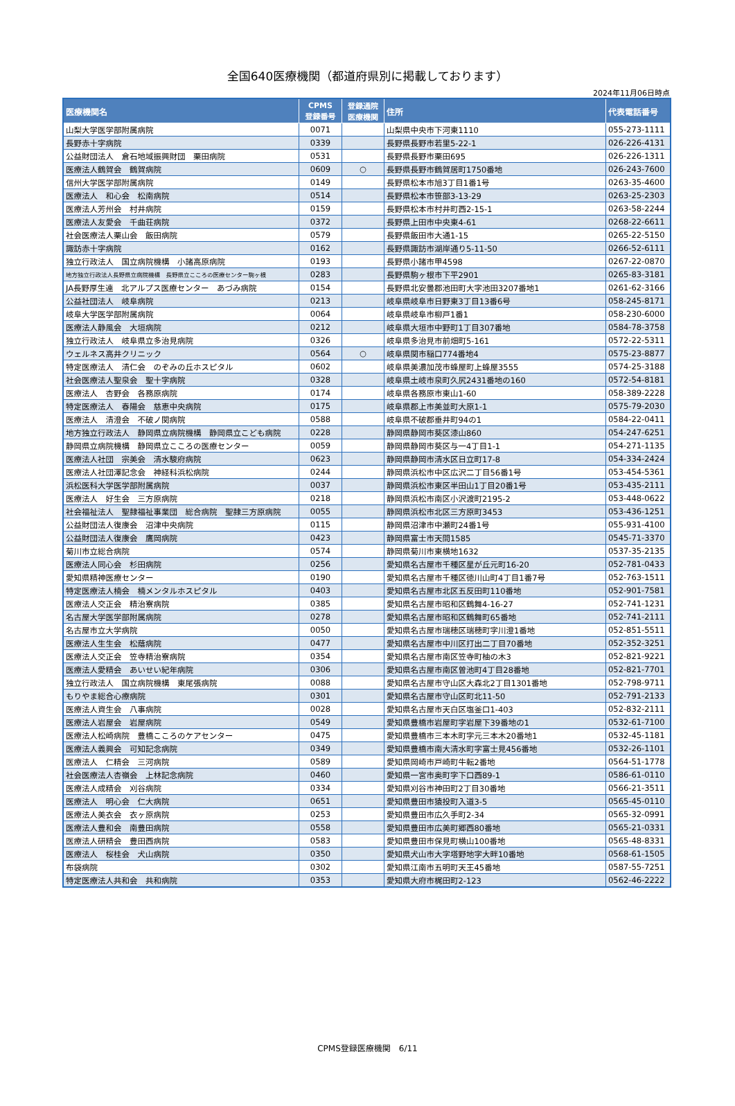全国640医療機関（都道府県別に掲載しております）
2024年11月06日時点
| 医療機関名 | CPMS 登録番号 | 登録通院 医療機関 | 住所 | 代表電話番号 |
| --- | --- | --- | --- | --- |
| 山梨大学医学部附属病院 | 0071 | | 山梨県中央市下河東1110 | 055-273-1111 |
| 長野赤十字病院 | 0339 | | 長野県長野市若里5-22-1 | 026-226-4131 |
| 公益財団法人 倉石地域振興財団 栗田病院 | 0531 | | 長野県長野市栗田695 | 026-226-1311 |
| 医療法人鶴賀会 鶴賀病院 | 0609 | ○ | 長野県長野市鶴賀居町1750番地 | 026-243-7600 |
| 信州大学医学部附属病院 | 0149 | | 長野県松本市旭3丁目1番1号 | 0263-35-4600 |
| 医療法人 和心会 松南病院 | 0514 | | 長野県松本市笹部3-13-29 | 0263-25-2303 |
| 医療法人芳州会 村井病院 | 0159 | | 長野県松本市村井町西2-15-1 | 0263-58-2244 |
| 医療法人友愛会 千曲荘病院 | 0372 | | 長野県上田市中央東4-61 | 0268-22-6611 |
| 社会医療法人栗山会 飯田病院 | 0579 | | 長野県飯田市大通1-15 | 0265-22-5150 |
| 諏訪赤十字病院 | 0162 | | 長野県諏訪市湖岸通り5-11-50 | 0266-52-6111 |
| 独立行政法人 国立病院機構 小諸高原病院 | 0193 | | 長野県小諸市甲4598 | 0267-22-0870 |
| 地方独立行政法人長野県立病院機構 長野県立こころの医療センター駒ヶ根 | 0283 | | 長野県駒ヶ根市下平2901 | 0265-83-3181 |
| JA長野厚生連 北アルプス医療センター あづみ病院 | 0154 | | 長野県北安曇郡池田町大字池田3207番地1 | 0261-62-3166 |
| 公益社団法人 岐阜病院 | 0213 | | 岐阜県岐阜市日野東3丁目13番6号 | 058-245-8171 |
| 岐阜大学医学部附属病院 | 0064 | | 岐阜県岐阜市柳戸1番1 | 058-230-6000 |
| 医療法人静風会 大垣病院 | 0212 | | 岐阜県大垣市中野町1丁目307番地 | 0584-78-3758 |
| 独立行政法人 岐阜県立多治見病院 | 0326 | | 岐阜県多治見市前畑町5-161 | 0572-22-5311 |
| ウェルネス高井クリニック | 0564 | ○ | 岐阜県関市稲口774番地4 | 0575-23-8877 |
| 特定医療法人 清仁会 のぞみの丘ホスピタル | 0602 | | 岐阜県美濃加茂市蜂屋町上蜂屋3555 | 0574-25-3188 |
| 社会医療法人聖泉会 聖十字病院 | 0328 | | 岐阜県土岐市泉町久尻2431番地の160 | 0572-54-8181 |
| 医療法人 杏野会 各務原病院 | 0174 | | 岐阜県各務原市東山1-60 | 058-389-2228 |
| 特定医療法人 春陽会 慈恵中央病院 | 0175 | | 岐阜県郡上市美並町大原1-1 | 0575-79-2030 |
| 医療法人 清澄会 不破ノ関病院 | 0588 | | 岐阜県不破郡垂井町94の1 | 0584-22-0411 |
| 地方独立行政法人 静岡県立病院機構 静岡県立こども病院 | 0228 | | 静岡県静岡市葵区漆山860 | 054-247-6251 |
| 静岡県立病院機構 静岡県立こころの医療センター | 0059 | | 静岡県静岡市葵区与一4丁目1-1 | 054-271-1135 |
| 医療法人社団 宗美会 清水駿府病院 | 0623 | | 静岡県静岡市清水区日立町17-8 | 054-334-2424 |
| 医療法人社団澤記念会 神経科浜松病院 | 0244 | | 静岡県浜松市中区広沢二丁目56番1号 | 053-454-5361 |
| 浜松医科大学医学部附属病院 | 0037 | | 静岡県浜松市東区半田山1丁目20番1号 | 053-435-2111 |
| 医療法人 好生会 三方原病院 | 0218 | | 静岡県浜松市南区小沢渡町2195-2 | 053-448-0622 |
| 社会福祉法人 聖隷福祉事業団 総合病院 聖隷三方原病院 | 0055 | | 静岡県浜松市北区三方原町3453 | 053-436-1251 |
| 公益財団法人復康会 沼津中央病院 | 0115 | | 静岡県沼津市中瀬町24番1号 | 055-931-4100 |
| 公益財団法人復康会 鷹岡病院 | 0423 | | 静岡県富士市天間1585 | 0545-71-3370 |
| 菊川市立総合病院 | 0574 | | 静岡県菊川市東横地1632 | 0537-35-2135 |
| 医療法人同心会 杉田病院 | 0256 | | 愛知県名古屋市千種区星が丘元町16-20 | 052-781-0433 |
| 愛知県精神医療センター | 0190 | | 愛知県名古屋市千種区徳川山町4丁目1番7号 | 052-763-1511 |
| 特定医療法人楠会 楠メンタルホスピタル | 0403 | | 愛知県名古屋市北区五反田町110番地 | 052-901-7581 |
| 医療法人交正会 精治寮病院 | 0385 | | 愛知県名古屋市昭和区鶴舞4-16-27 | 052-741-1231 |
| 名古屋大学医学部附属病院 | 0278 | | 愛知県名古屋市昭和区鶴舞町65番地 | 052-741-2111 |
| 名古屋市立大学病院 | 0050 | | 愛知県名古屋市瑞穂区瑞穂町字川澄1番地 | 052-851-5511 |
| 医療法人生生会 松蔭病院 | 0477 | | 愛知県名古屋市中川区打出二丁目70番地 | 052-352-3251 |
| 医療法人交正会 笠寺精治寮病院 | 0354 | | 愛知県名古屋市南区笠寺町柚の木3 | 052-821-9221 |
| 医療法人愛精会 あいせい紀年病院 | 0306 | | 愛知県名古屋市南区曽池町4丁目28番地 | 052-821-7701 |
| 独立行政法人 国立病院機構 東尾張病院 | 0088 | | 愛知県名古屋市守山区大森北2丁目1301番地 | 052-798-9711 |
| もりやま総合心療病院 | 0301 | | 愛知県名古屋市守山区町北11-50 | 052-791-2133 |
| 医療法人資生会 八事病院 | 0028 | | 愛知県名古屋市天白区塩釜口1-403 | 052-832-2111 |
| 医療法人岩屋会 岩屋病院 | 0549 | | 愛知県豊橋市岩屋町字岩屋下39番地の1 | 0532-61-7100 |
| 医療法人松崎病院 豊橋こころのケアセンター | 0475 | | 愛知県豊橋市三本木町字元三本木20番地1 | 0532-45-1181 |
| 医療法人義興会 可知記念病院 | 0349 | | 愛知県豊橋市南大清水町字富士見456番地 | 0532-26-1101 |
| 医療法人 仁精会 三河病院 | 0589 | | 愛知県岡崎市戸崎町牛転2番地 | 0564-51-1778 |
| 社会医療法人杏嶺会 上林記念病院 | 0460 | | 愛知県一宮市奥町字下口西89-1 | 0586-61-0110 |
| 医療法人成精会 刈谷病院 | 0334 | | 愛知県刈谷市神田町2丁目30番地 | 0566-21-3511 |
| 医療法人 明心会 仁大病院 | 0651 | | 愛知県豊田市猿投町入道3-5 | 0565-45-0110 |
| 医療法人美衣会 衣ヶ原病院 | 0253 | | 愛知県豊田市広久手町2-34 | 0565-32-0991 |
| 医療法人豊和会 南豊田病院 | 0558 | | 愛知県豊田市広美町郷西80番地 | 0565-21-0331 |
| 医療法人研精会 豊田西病院 | 0583 | | 愛知県豊田市保見町横山100番地 | 0565-48-8331 |
| 医療法人 桜桂会 犬山病院 | 0350 | | 愛知県犬山市大字塔野地字大畔10番地 | 0568-61-1505 |
| 布袋病院 | 0302 | | 愛知県江南市五明町天王45番地 | 0587-55-7251 |
| 特定医療法人共和会 共和病院 | 0353 | | 愛知県大府市梶田町2-123 | 0562-46-2222 |
CPMS登録医療機関　6/11